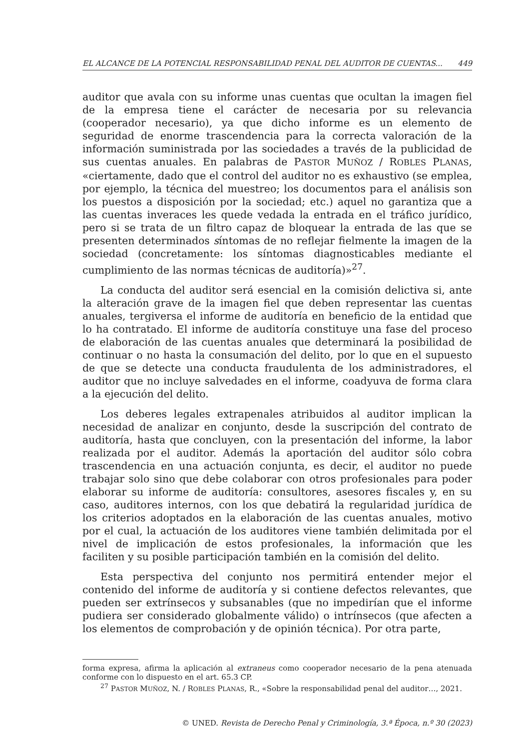EL ALCANCE DE LA POTENCIAL RESPONSABILIDAD PENAL DEL AUDITOR DE CUENTAS... 449
auditor que avala con su informe unas cuentas que ocultan la imagen fiel de la empresa tiene el carácter de necesaria por su relevancia (cooperador necesario), ya que dicho informe es un elemento de seguridad de enorme trascendencia para la correcta valoración de la información suministrada por las sociedades a través de la publicidad de sus cuentas anuales. En palabras de PASTOR MUÑOZ / ROBLES PLANAS, «ciertamente, dado que el control del auditor no es exhaustivo (se emplea, por ejemplo, la técnica del muestreo; los documentos para el análisis son los puestos a disposición por la sociedad; etc.) aquel no garantiza que a las cuentas inveraces les quede vedada la entrada en el tráfico jurídico, pero si se trata de un filtro capaz de bloquear la entrada de las que se presenten determinados síntomas de no reflejar fielmente la imagen de la sociedad (concretamente: los síntomas diagnosticables mediante el cumplimiento de las normas técnicas de auditoría)»<sup>27</sup>.
La conducta del auditor será esencial en la comisión delictiva si, ante la alteración grave de la imagen fiel que deben representar las cuentas anuales, tergiversa el informe de auditoría en beneficio de la entidad que lo ha contratado. El informe de auditoría constituye una fase del proceso de elaboración de las cuentas anuales que determinará la posibilidad de continuar o no hasta la consumación del delito, por lo que en el supuesto de que se detecte una conducta fraudulenta de los administradores, el auditor que no incluye salvedades en el informe, coadyuva de forma clara a la ejecución del delito.
Los deberes legales extrapenales atribuidos al auditor implican la necesidad de analizar en conjunto, desde la suscripción del contrato de auditoría, hasta que concluyen, con la presentación del informe, la labor realizada por el auditor. Además la aportación del auditor sólo cobra trascendencia en una actuación conjunta, es decir, el auditor no puede trabajar solo sino que debe colaborar con otros profesionales para poder elaborar su informe de auditoría: consultores, asesores fiscales y, en su caso, auditores internos, con los que debatirá la regularidad jurídica de los criterios adoptados en la elaboración de las cuentas anuales, motivo por el cual, la actuación de los auditores viene también delimitada por el nivel de implicación de estos profesionales, la información que les faciliten y su posible participación también en la comisión del delito.
Esta perspectiva del conjunto nos permitirá entender mejor el contenido del informe de auditoría y si contiene defectos relevantes, que pueden ser extrínsecos y subsanables (que no impedirían que el informe pudiera ser considerado globalmente válido) o intrínsecos (que afecten a los elementos de comprobación y de opinión técnica). Por otra parte,
forma expresa, afirma la aplicación al extraneus como cooperador necesario de la pena atenuada conforme con lo dispuesto en el art. 65.3 CP.
<sup>27</sup> PASTOR MUÑOZ, N. / ROBLES PLANAS, R., «Sobre la responsabilidad penal del auditor…, 2021.
© UNED. Revista de Derecho Penal y Criminología, 3.ª Época, n.º 30 (2023)